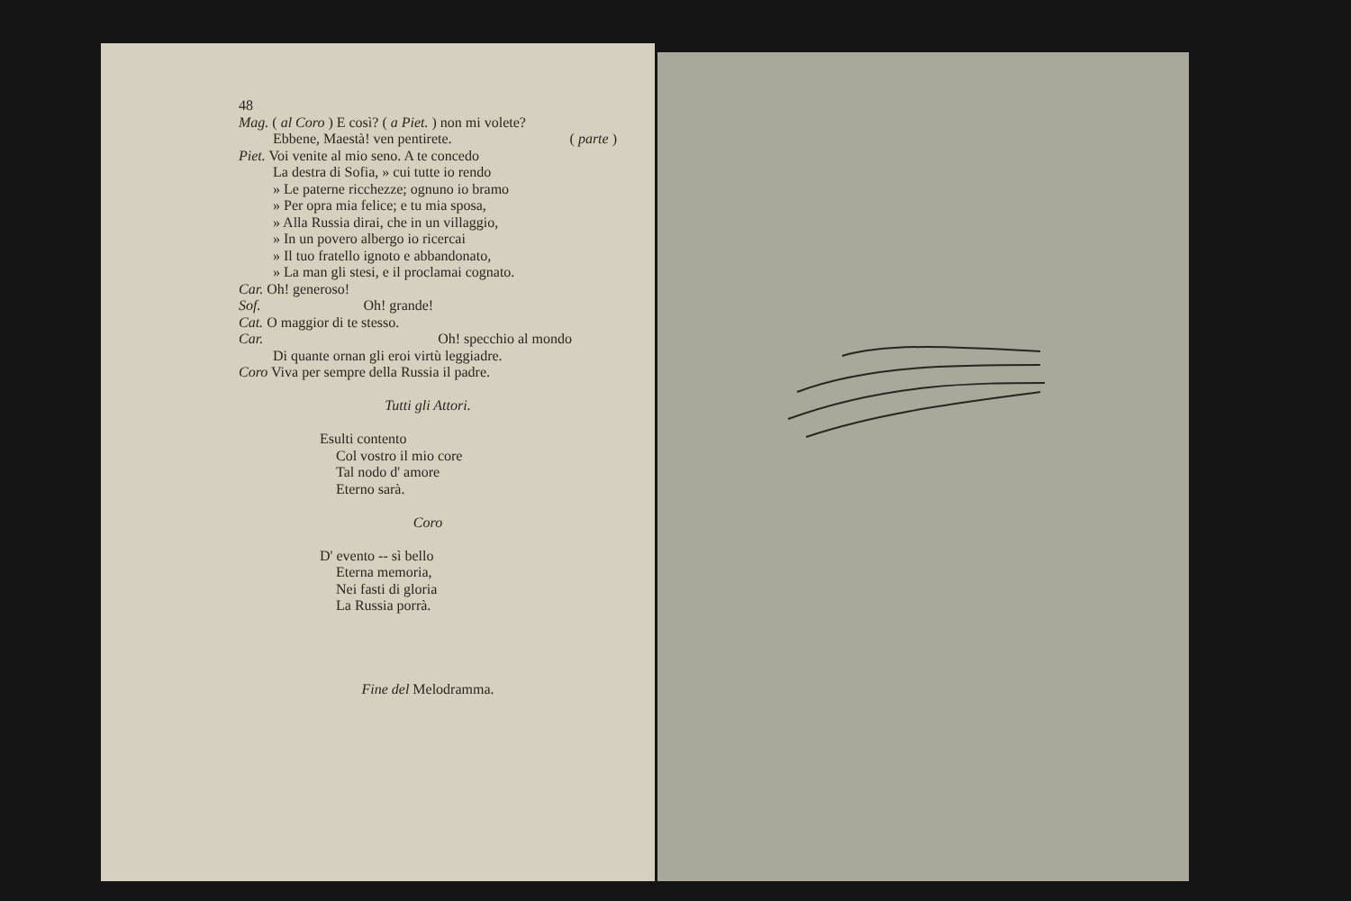48
Mag. ( al Coro ) E così? ( a Piet. ) non mi volete?
Ebbene, Maestà! ven pentirete. ( parte )
Piet. Voi venite al mio seno. A te concedo
La destra di Sofia, » cui tutte io rendo
» Le paterne ricchezze; ognuno io bramo
» Per opra mia felice; e tu mia sposa,
» Alla Russia dirai, che in un villaggio,
» In un povero albergo io ricercai
» Il tuo fratello ignoto e abbandonato,
» La man gli stesi, e il proclamai cognato.
Car. Oh! generoso!
Sof. Oh! grande!
Cat. O maggior di te stesso.
Car. Oh! specchio al mondo
Di quante ornan gli eroi virtù leggiadre.
Coro Viva per sempre della Russia il padre.
Tutti gli Attori.
Esulti contento
Col vostro il mio core
Tal nodo d' amore
Eterno sarà.
Coro
D' evento -- sì bello
Eterna memoria,
Nei fasti di gloria
La Russia porrà.
Fine del Melodramma.